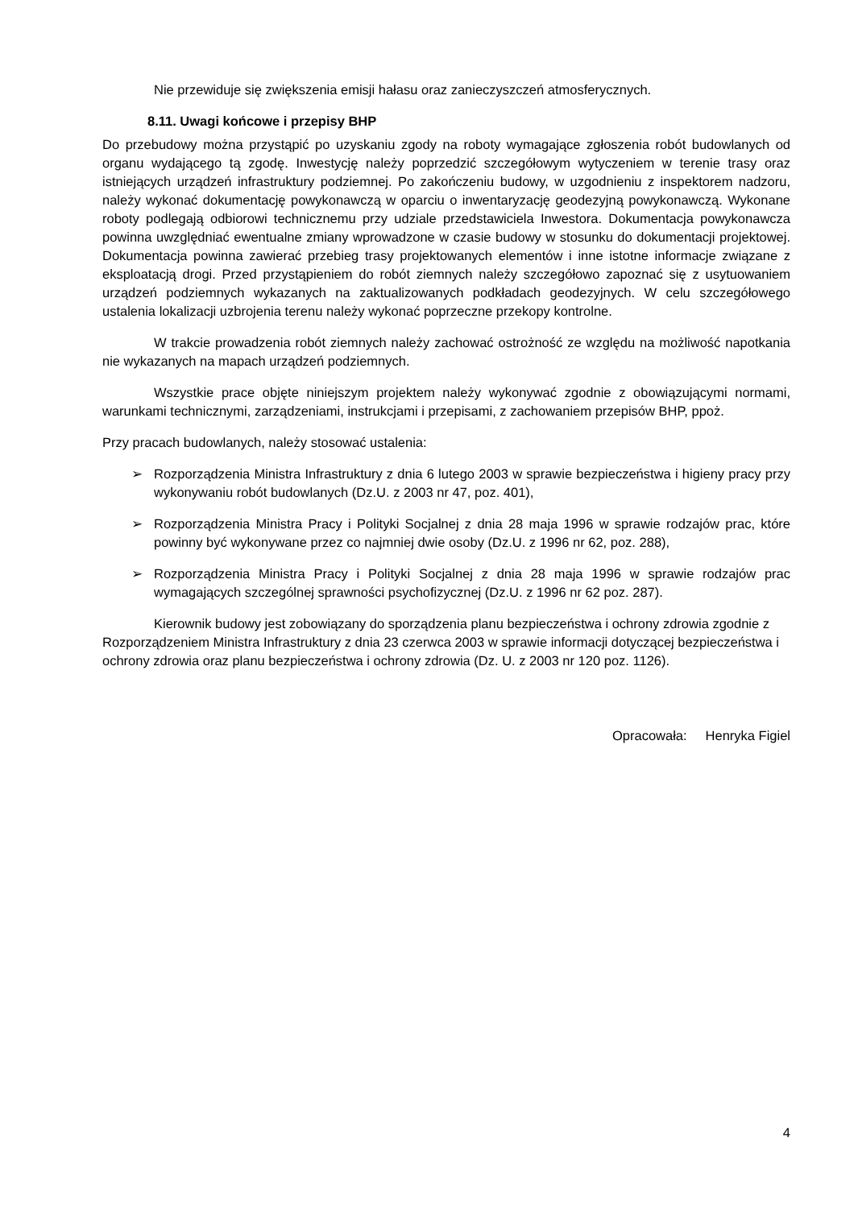Nie przewiduje się zwiększenia emisji hałasu oraz zanieczyszczeń atmosferycznych.
8.11. Uwagi końcowe i przepisy BHP
Do przebudowy można przystąpić po uzyskaniu zgody na roboty wymagające zgłoszenia robót budowlanych od organu wydającego tą zgodę. Inwestycję należy poprzedzić szczegółowym wytyczeniem w terenie trasy oraz istniejących urządzeń infrastruktury podziemnej. Po zakończeniu budowy, w uzgodnieniu z inspektorem nadzoru, należy wykonać dokumentację powykonawczą w oparciu o inwentaryzację geodezyjną powykonawczą. Wykonane roboty podlegają odbiorowi technicznemu przy udziale przedstawiciela Inwestora. Dokumentacja powykonawcza powinna uwzględniać ewentualne zmiany wprowadzone w czasie budowy w stosunku do dokumentacji projektowej. Dokumentacja powinna zawierać przebieg trasy projektowanych elementów i inne istotne informacje związane z eksploatacją drogi. Przed przystąpieniem do robót ziemnych należy szczegółowo zapoznać się z usytuowaniem urządzeń podziemnych wykazanych na zaktualizowanych podkładach geodezyjnych. W celu szczegółowego ustalenia lokalizacji uzbrojenia terenu należy wykonać poprzeczne przekopy kontrolne.
W trakcie prowadzenia robót ziemnych należy zachować ostrożność ze względu na możliwość napotkania nie wykazanych na mapach urządzeń podziemnych.
Wszystkie prace objęte niniejszym projektem należy wykonywać zgodnie z obowiązującymi normami, warunkami technicznymi, zarządzeniami, instrukcjami i przepisami, z zachowaniem przepisów BHP, ppoż.
Przy pracach budowlanych, należy stosować ustalenia:
➢ Rozporządzenia Ministra Infrastruktury z dnia 6 lutego 2003 w sprawie bezpieczeństwa i higieny pracy przy wykonywaniu robót budowlanych (Dz.U. z 2003 nr 47, poz. 401),
➢ Rozporządzenia Ministra Pracy i Polityki Socjalnej z dnia 28 maja 1996 w sprawie rodzajów prac, które powinny być wykonywane przez co najmniej dwie osoby (Dz.U. z 1996 nr 62, poz. 288),
➢ Rozporządzenia Ministra Pracy i Polityki Socjalnej z dnia 28 maja 1996 w sprawie rodzajów prac wymagających szczególnej sprawności psychofizycznej (Dz.U. z 1996 nr 62 poz. 287).
Kierownik budowy jest zobowiązany do sporządzenia planu bezpieczeństwa i ochrony zdrowia zgodnie z Rozporządzeniem Ministra Infrastruktury z dnia 23 czerwca 2003 w sprawie informacji dotyczącej bezpieczeństwa i ochrony zdrowia oraz planu bezpieczeństwa i ochrony zdrowia (Dz. U. z 2003 nr 120 poz. 1126).
Opracowała: Henryka Figiel
4